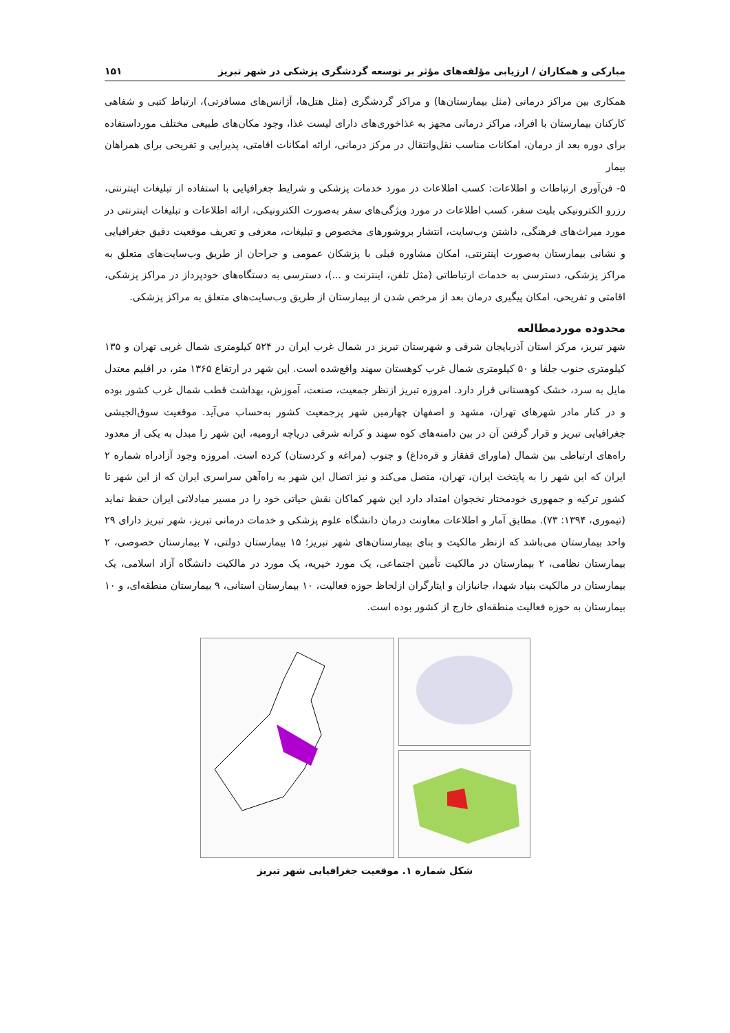مبارکی و همکاران / ارزیابی مؤلفه‌های مؤثر بر توسعه گردشگری پزشکی در شهر تبریز ۱۵۱
همکاری بین مراکز درمانی (مثل بیمارستان‌ها) و مراکز گردشگری (مثل هتل‌ها، آژانس‌های مسافرتی)، ارتباط کتبی و شفاهی کارکنان بیمارستان با افراد، مراکز درمانی مجهز به غذاخوری‌های دارای لیست غذا، وجود مکان‌های طبیعی مختلف مورداستفاده برای دوره بعد از درمان، امکانات مناسب نقل‌وانتقال در مرکز درمانی، ارائه امکانات اقامتی، پذیرایی و تفریحی برای همراهان بیمار
۵- فن‌آوری ارتباطات و اطلاعات: کسب اطلاعات در مورد خدمات پزشکی و شرایط جغرافیایی با استفاده از تبلیغات اینترنتی، رزرو الکترونیکی بلیت سفر، کسب اطلاعات در مورد ویژگی‌های سفر به‌صورت الکترونیکی، ارائه اطلاعات و تبلیغات اینترنتی در مورد میراث‌های فرهنگی، داشتن وب‌سایت، انتشار بروشورهای مخصوص و تبلیغات، معرفی و تعریف موقعیت دقیق جغرافیایی و نشانی بیمارستان به‌صورت اینترنتی، امکان مشاوره قبلی با پزشکان عمومی و جراحان از طریق وب‌سایت‌های متعلق به مراکز پزشکی، دسترسی به خدمات ارتباطاتی (مثل تلفن، اینترنت و ...)، دسترسی به دستگاه‌های خودپرداز در مراکز پزشکی، اقامتی و تفریحی، امکان پیگیری درمان بعد از مرخص شدن از بیمارستان از طریق وب‌سایت‌های متعلق به مراکز پزشکی.
محدوده موردمطالعه
شهر تبریز، مرکز استان آذربایجان شرقی و شهرستان تبریز در شمال غرب ایران در ۵۲۴ کیلومتری شمال غربی تهران و ۱۳۵ کیلومتری جنوب جلفا و ۵۰ کیلومتری شمال غرب کوهستان سهند واقع‌شده است. این شهر در ارتفاع ۱۳۶۵ متر، در اقلیم معتدل مایل به سرد، خشک کوهستانی قرار دارد. امروزه تبریز ازنظر جمعیت، صنعت، آموزش، بهداشت قطب شمال غرب کشور بوده و در کنار مادر شهرهای تهران، مشهد و اصفهان چهارمین شهر پرجمعیت کشور به‌حساب می‌آید. موقعیت سوق‌الجیشی جغرافیایی تبریز و قرار گرفتن آن در بین دامنه‌های کوه سهند و کرانه شرقی دریاچه ارومیه، این شهر را مبدل به یکی از معدود راه‌های ارتباطی بین شمال (ماورای قفقاز و قره‌داغ) و جنوب (مراغه و کردستان) کرده است. امروزه وجود آزادراه شماره ۲ ایران که این شهر را به پایتخت ایران، تهران، متصل می‌کند و نیز اتصال این شهر به راه‌آهن سراسری ایران که از این شهر تا کشور ترکیه و جمهوری خودمختار نخجوان امتداد دارد این شهر کماکان نقش حیاتی خود را در مسیر مبادلاتی ایران حفظ نماید (تیموری، ۱۳۹۴: ۷۳). مطابق آمار و اطلاعات معاونت درمان دانشگاه علوم پزشکی و خدمات درمانی تبریز، شهر تبریز دارای ۲۹ واحد بیمارستان می‌باشد که ازنظر مالکیت و بنای بیمارستان‌های شهر تبریز؛ ۱۵ بیمارستان دولتی، ۷ بیمارستان خصوصی، ۲ بیمارستان نظامی، ۲ بیمارستان در مالکیت تأمین اجتماعی، یک مورد خیریه، یک مورد در مالکیت دانشگاه آزاد اسلامی، یک بیمارستان در مالکیت بنیاد شهدا، جانبازان و ایثارگران ازلحاظ حوزه فعالیت، ۱۰ بیمارستان استانی، ۹ بیمارستان منطقه‌ای، و ۱۰ بیمارستان به حوزه فعالیت منطقه‌ای خارج از کشور بوده است.
شکل شماره ۱. موقعیت جغرافیایی شهر تبریز